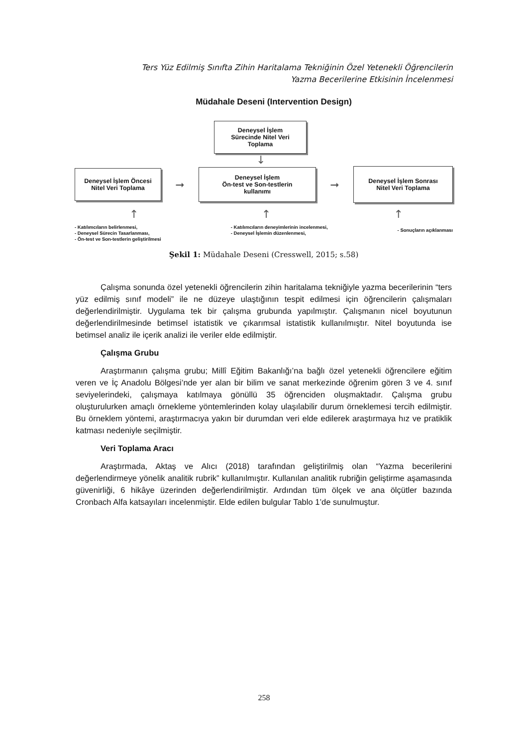Ters Yüz Edilmiş Sınıfta Zihin Haritalama Tekniğinin Özel Yetenekli Öğrencilerin
Yazma Becerilerine Etkisinin İncelenmesi
Müdahale Deseni (Intervention Design)
Deneysel İşlem
Sürecinde Nitel Veri
Toplama
↓
Deneysel İşlem Öncesi
Nitel Veri Toplama
➞
Deneysel İşlem
Ön-test ve Son-testlerin
kullanımı
➞
Deneysel İşlem Sonrası
Nitel Veri Toplama
↑ ↑ ↑
- Katılımcıların belirlenmesi,
- Deneysel Sürecin Tasarlanması,
- Ön-test ve Son-testlerin geliştirilmesi
- Katılımcıların deneyimlerinin incelenmesi,
- Deneysel İşlemin düzenlenmesi,
- Sonuçların açıklanması
Şekil 1: Müdahale Deseni (Cresswell, 2015; s.58)
Çalışma sonunda özel yetenekli öğrencilerin zihin haritalama tekniğiyle yazma becerilerinin “ters yüz edilmiş sınıf modeli” ile ne düzeye ulaştığının tespit edilmesi için öğrencilerin çalışmaları değerlendirilmiştir. Uygulama tek bir çalışma grubunda yapılmıştır. Çalışmanın nicel boyutunun değerlendirilmesinde betimsel istatistik ve çıkarımsal istatistik kullanılmıştır. Nitel boyutunda ise betimsel analiz ile içerik analizi ile veriler elde edilmiştir.
Çalışma Grubu
Araştırmanın çalışma grubu; Millî Eğitim Bakanlığı’na bağlı özel yetenekli öğrencilere eğitim veren ve İç Anadolu Bölgesi’nde yer alan bir bilim ve sanat merkezinde öğrenim gören 3 ve 4. sınıf seviyelerindeki, çalışmaya katılmaya gönüllü 35 öğrenciden oluşmaktadır. Çalışma grubu oluşturulurken amaçlı örnekleme yöntemlerinden kolay ulaşılabilir durum örneklemesi tercih edilmiştir. Bu örneklem yöntemi, araştırmacıya yakın bir durumdan veri elde edilerek araştırmaya hız ve pratiklik katması nedeniyle seçilmiştir.
Veri Toplama Aracı
Araştırmada, Aktaş ve Alıcı (2018) tarafından geliştirilmiş olan “Yazma becerilerini değerlendirmeye yönelik analitik rubrik” kullanılmıştır. Kullanılan analitik rubriğin geliştirme aşamasında güvenirliği, 6 hikâye üzerinden değerlendirilmiştir. Ardından tüm ölçek ve ana ölçütler bazında Cronbach Alfa katsayıları incelenmiştir. Elde edilen bulgular Tablo 1’de sunulmuştur.
258